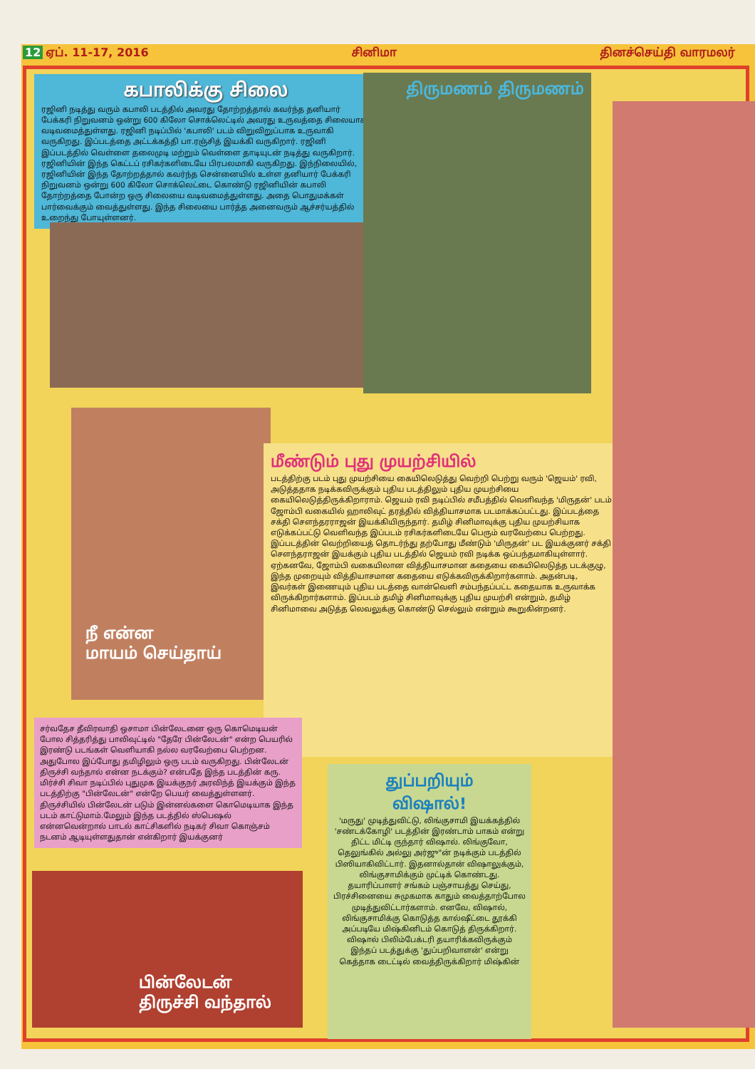12 ஏப். 11-17, 2016 சினிமா தினச்செய்தி வாரமலர்
கபாலிக்கு சிலை
ரஜினி நடித்து வரும் கபாலி படத்தில் அவரது தோற்றத்தால் கவர்ந்த தனியார் பேக்கரி நிறுவனம் ஒன்று 600 கிலோ சொக்லெட்டில் அவரது உருவத்தை சிலையாக வடிவமைத்துள்ளது. ரஜினி நடிப்பில் 'கபாலி' படம் விறுவிறுப்பாக உருவாகி வருகிறது. இப்படத்தை அட்டக்கத்தி பா.ரஞ்சித் இயக்கி வருகிறார். ரஜினி இப்படத்தில் வெள்ளை தலைமுடி மற்றும் வெள்ளை தாடியுடன் நடித்து வருகிறார். ரஜினியின் இந்த கெட்டப் ரசிகர்களிடையே பிரபலமாகி வருகிறது. இந்நிலையில், ரஜினியின் இந்த தோற்றத்தால் கவர்ந்த சென்னையில் உள்ள தனியார் பேக்கரி நிறுவனம் ஒன்று 600 கிலோ சொக்லெட்டை கொண்டு ரஜினியின் கபாலி தோற்றத்தை போன்ற ஒரு சிலையை வடிவமைத்துள்ளது. அதை பொதுமக்கள் பார்வைக்கும் வைத்துள்ளது. இந்த சிலையை பார்த்த அனைவரும் ஆச்சர்யத்தில் உறைந்து போயுள்ளனர்.
திருமணம் திருமணம்
நீ என்ன
மாயம் செய்தாய்
மீண்டும் புது முயற்சியில்
படத்திற்கு படம் புது முயற்சியை கையிலெடுத்து வெற்றி பெற்று வரும் 'ஜெயம்' ரவி, அடுத்ததாக நடிக்கவிருக்கும் புதிய படத்திலும் புதிய முயற்சியை கையிலெடுத்திருக்கிறாராம். ஜெயம் ரவி நடிப்பில் சமீபத்தில் வெளிவந்த 'மிருதன்' படம் ஜோம்பி வகையில் ஹாலிவுட் தரத்தில் வித்தியாசமாக படமாக்கப்பட்டது. இப்படத்தை சக்தி சௌந்தரராஜன் இயக்கியிருந்தார். தமிழ் சினிமாவுக்கு புதிய முயற்சியாக எடுக்கப்பட்டு வெளிவந்த இப்படம் ரசிகர்களிடையே பெரும் வரவேற்பை பெற்றது. இப்படத்தின் வெற்றியைத் தொடர்ந்து தற்போது மீண்டும் 'மிருதன்' பட இயக்குனர் சக்தி சௌந்தராஜன் இயக்கும் புதிய படத்தில் ஜெயம் ரவி நடிக்க ஒப்பந்தமாகியுள்ளார். ஏற்கனவே, ஜோம்பி வகையிலான வித்தியாசமான கதையை கையிலெடுத்த படக்குழு, இந்த முறையும் வித்தியாசமான கதையை எடுக்கவிருக்கிறார்களாம். அதன்படி, இவர்கள் இணையும் புதிய படத்தை வான்வெளி சம்பந்தப்பட்ட கதையாக உருவாக்க விருக்கிறார்களாம். இப்படம் தமிழ் சினிமாவுக்கு புதிய முயற்சி என்றும், தமிழ் சினிமாவை அடுத்த லெவலுக்கு கொண்டு செல்லும் என்றும் கூறுகின்றனர்.
சர்வதேச தீவிரவாதி ஒசாமா பின்லேடனை ஒரு கொமெடியன் போல சித்தரித்து பாலிவுட்டில் "தேரே பின்லேடன்" என்ற பெயரில் இரண்டு படங்கள் வெளியாகி நல்ல வரவேற்பை பெற்றன. அதுபோல இப்போது தமிழிலும் ஒரு படம் வருகிறது. பின்லேடன் திருச்சி வந்தால் என்ன நடக்கும்? என்பதே இந்த படத்தின் கரு.
மிர்ச்சி சிவா நடிப்பில் புதுமுக இயக்குநர் அரவிந்த் இயக்கும் இந்த படத்திற்கு "பின்லேடன்" என்றே பெயர் வைத்துள்ளனர். திருச்சியில் பின்லேடன் படும் இன்னல்களை கொமெடியாக இந்த படம் காட்டுமாம்.மேலும் இந்த படத்தில் ஸ்பெஷல் என்னவென்றால் பாடல் காட்சிகளில் நடிகர் சிவா கொஞ்சம் நடனம் ஆடியுள்ளதுதான் என்கிறார் இயக்குனர்
பின்லேடன்
திருச்சி வந்தால்
துப்பறியும்
விஷால்!
'மருது' முடித்துவிட்டு, லிங்குசாமி இயக்கத்தில் 'சண்டக்கோழி' படத்தின் இரண்டாம் பாகம் என்று திட்ட மிட்டி ருந்தார் விஷால். லிங்குவோ, தெலுங்கில் அல்லு அர்ஜு"ன் நடிக்கும் படத்தில் பிஸியாகிவிட்டார். இதனால்தான் விஷாலுக்கும், லிங்குசாமிக்கும் முட்டிக் கொண்டது. தயாரிப்பாளர் சங்கம் பஞ்சாயத்து செய்து, பிரச்சினையை சுமுகமாக காதும் வைத்தாற்போல முடித்துவிட்டார்களாம். எனவே, விஷால், லிங்குசாமிக்கு கொடுத்த கால்ஷீட்டை தூக்கி அப்படியே மிஷ்கினிடம் கொடுத் திருக்கிறார். விஷால் பிலிம்பேக்டரி தயாரிக்கவிருக்கும் இந்தப் படத்துக்கு 'துப்பறிவாளன்' என்று கெத்தாக டைட்டில் வைத்திருக்கிறார் மிஷ்கின்